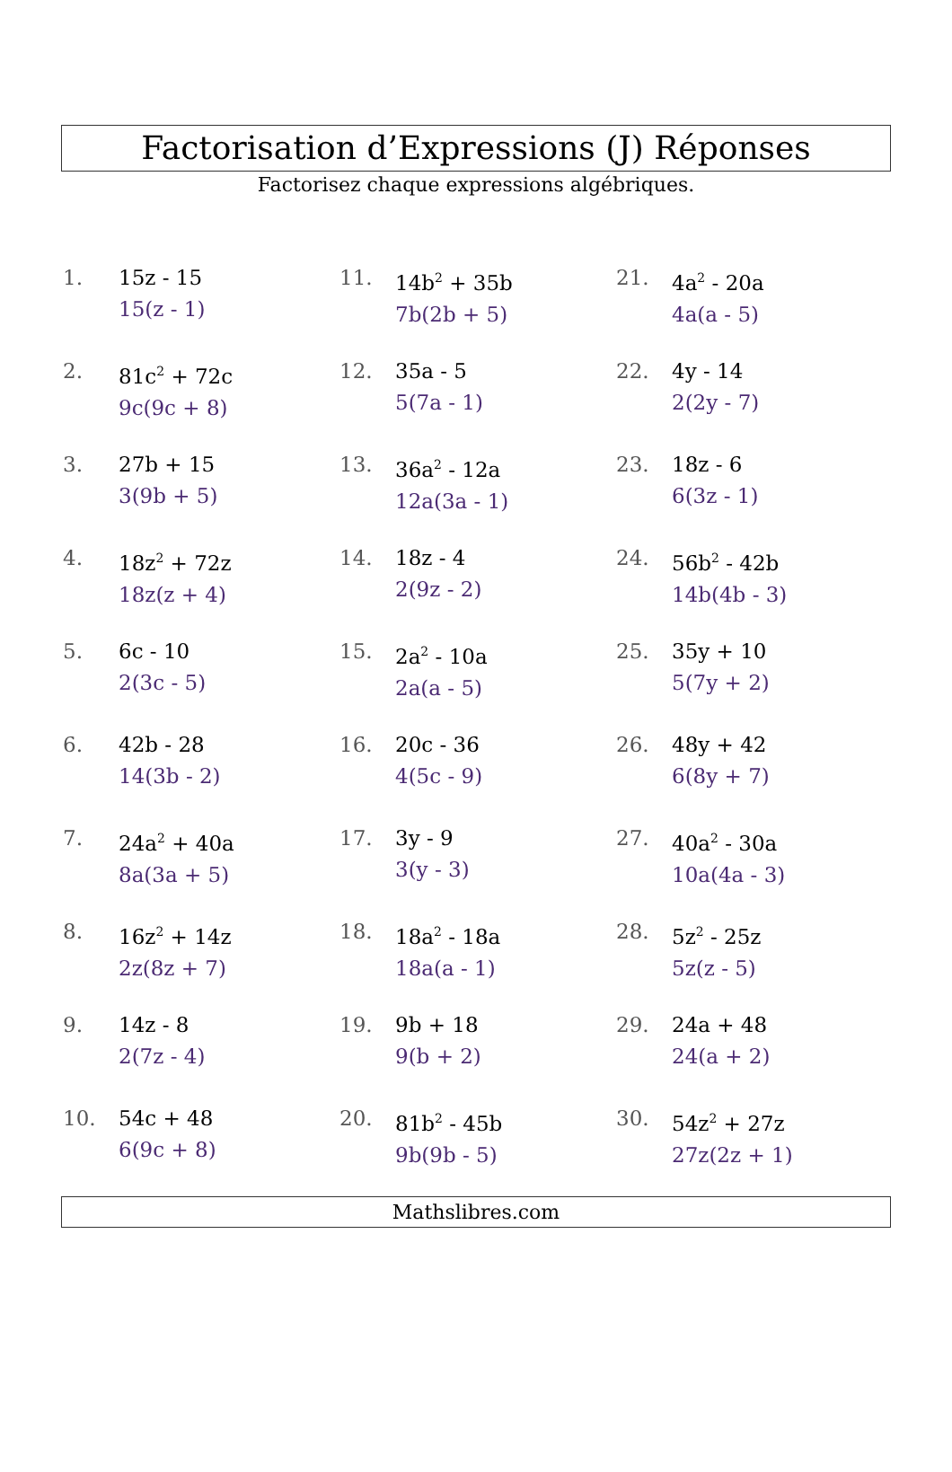Factorisation d’Expressions (J) Réponses
Factorisez chaque expressions algébriques.
1. 15z - 15
15(z - 1)
2. 81c<sup>2</sup> + 72c
9c(9c + 8)
3. 27b + 15
3(9b + 5)
4. 18z<sup>2</sup> + 72z
18z(z + 4)
5. 6c - 10
2(3c - 5)
6. 42b - 28
14(3b - 2)
7. 24a<sup>2</sup> + 40a
8a(3a + 5)
8. 16z<sup>2</sup> + 14z
2z(8z + 7)
9. 14z - 8
2(7z - 4)
10. 54c + 48
6(9c + 8)
11. 14b<sup>2</sup> + 35b
7b(2b + 5)
12. 35a - 5
5(7a - 1)
13. 36a<sup>2</sup> - 12a
12a(3a - 1)
14. 18z - 4
2(9z - 2)
15. 2a<sup>2</sup> - 10a
2a(a - 5)
16. 20c - 36
4(5c - 9)
17. 3y - 9
3(y - 3)
18. 18a<sup>2</sup> - 18a
18a(a - 1)
19. 9b + 18
9(b + 2)
20. 81b<sup>2</sup> - 45b
9b(9b - 5)
21. 4a<sup>2</sup> - 20a
4a(a - 5)
22. 4y - 14
2(2y - 7)
23. 18z - 6
6(3z - 1)
24. 56b<sup>2</sup> - 42b
14b(4b - 3)
25. 35y + 10
5(7y + 2)
26. 48y + 42
6(8y + 7)
27. 40a<sup>2</sup> - 30a
10a(4a - 3)
28. 5z<sup>2</sup> - 25z
5z(z - 5)
29. 24a + 48
24(a + 2)
30. 54z<sup>2</sup> + 27z
27z(2z + 1)
Mathslibres.com